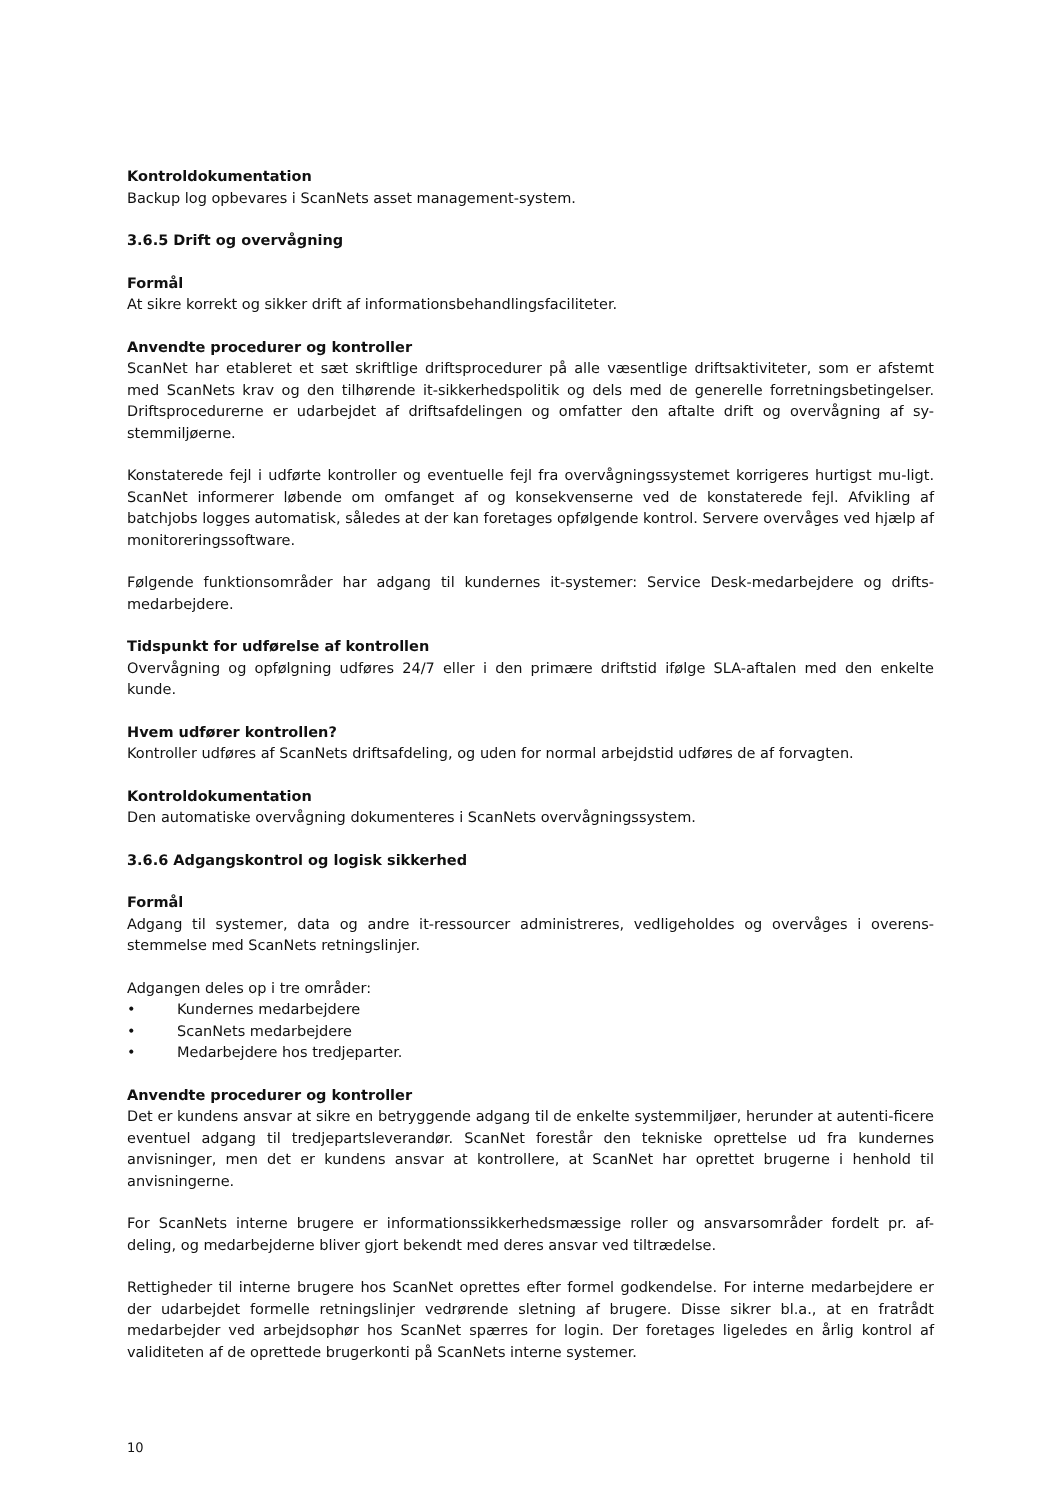Kontroldokumentation
Backup log opbevares i ScanNets asset management-system.
3.6.5 Drift og overvågning
Formål
At sikre korrekt og sikker drift af informationsbehandlingsfaciliteter.
Anvendte procedurer og kontroller
ScanNet har etableret et sæt skriftlige driftsprocedurer på alle væsentlige driftsaktiviteter, som er afstemt med ScanNets krav og den tilhørende it-sikkerhedspolitik og dels med de generelle forretningsbetingelser. Driftsprocedurerne er udarbejdet af driftsafdelingen og omfatter den aftalte drift og overvågning af sy-stemmiljøerne.
Konstaterede fejl i udførte kontroller og eventuelle fejl fra overvågningssystemet korrigeres hurtigst mu-ligt. ScanNet informerer løbende om omfanget af og konsekvenserne ved de konstaterede fejl. Afvikling af batchjobs logges automatisk, således at der kan foretages opfølgende kontrol. Servere overvåges ved hjælp af monitoreringssoftware.
Følgende funktionsområder har adgang til kundernes it-systemer: Service Desk-medarbejdere og drifts-medarbejdere.
Tidspunkt for udførelse af kontrollen
Overvågning og opfølgning udføres 24/7 eller i den primære driftstid ifølge SLA-aftalen med den enkelte kunde.
Hvem udfører kontrollen?
Kontroller udføres af ScanNets driftsafdeling, og uden for normal arbejdstid udføres de af forvagten.
Kontroldokumentation
Den automatiske overvågning dokumenteres i ScanNets overvågningssystem.
3.6.6 Adgangskontrol og logisk sikkerhed
Formål
Adgang til systemer, data og andre it-ressourcer administreres, vedligeholdes og overvåges i overens-stemmelse med ScanNets retningslinjer.
Adgangen deles op i tre områder:
• Kundernes medarbejdere
• ScanNets medarbejdere
• Medarbejdere hos tredjeparter.
Anvendte procedurer og kontroller
Det er kundens ansvar at sikre en betryggende adgang til de enkelte systemmiljøer, herunder at autenti-ficere eventuel adgang til tredjepartsleverandør. ScanNet forestår den tekniske oprettelse ud fra kundernes anvisninger, men det er kundens ansvar at kontrollere, at ScanNet har oprettet brugerne i henhold til anvisningerne.
For ScanNets interne brugere er informationssikkerhedsmæssige roller og ansvarsområder fordelt pr. af-deling, og medarbejderne bliver gjort bekendt med deres ansvar ved tiltrædelse.
Rettigheder til interne brugere hos ScanNet oprettes efter formel godkendelse. For interne medarbejdere er der udarbejdet formelle retningslinjer vedrørende sletning af brugere. Disse sikrer bl.a., at en fratrådt medarbejder ved arbejdsophør hos ScanNet spærres for login. Der foretages ligeledes en årlig kontrol af validiteten af de oprettede brugerkonti på ScanNets interne systemer.
10